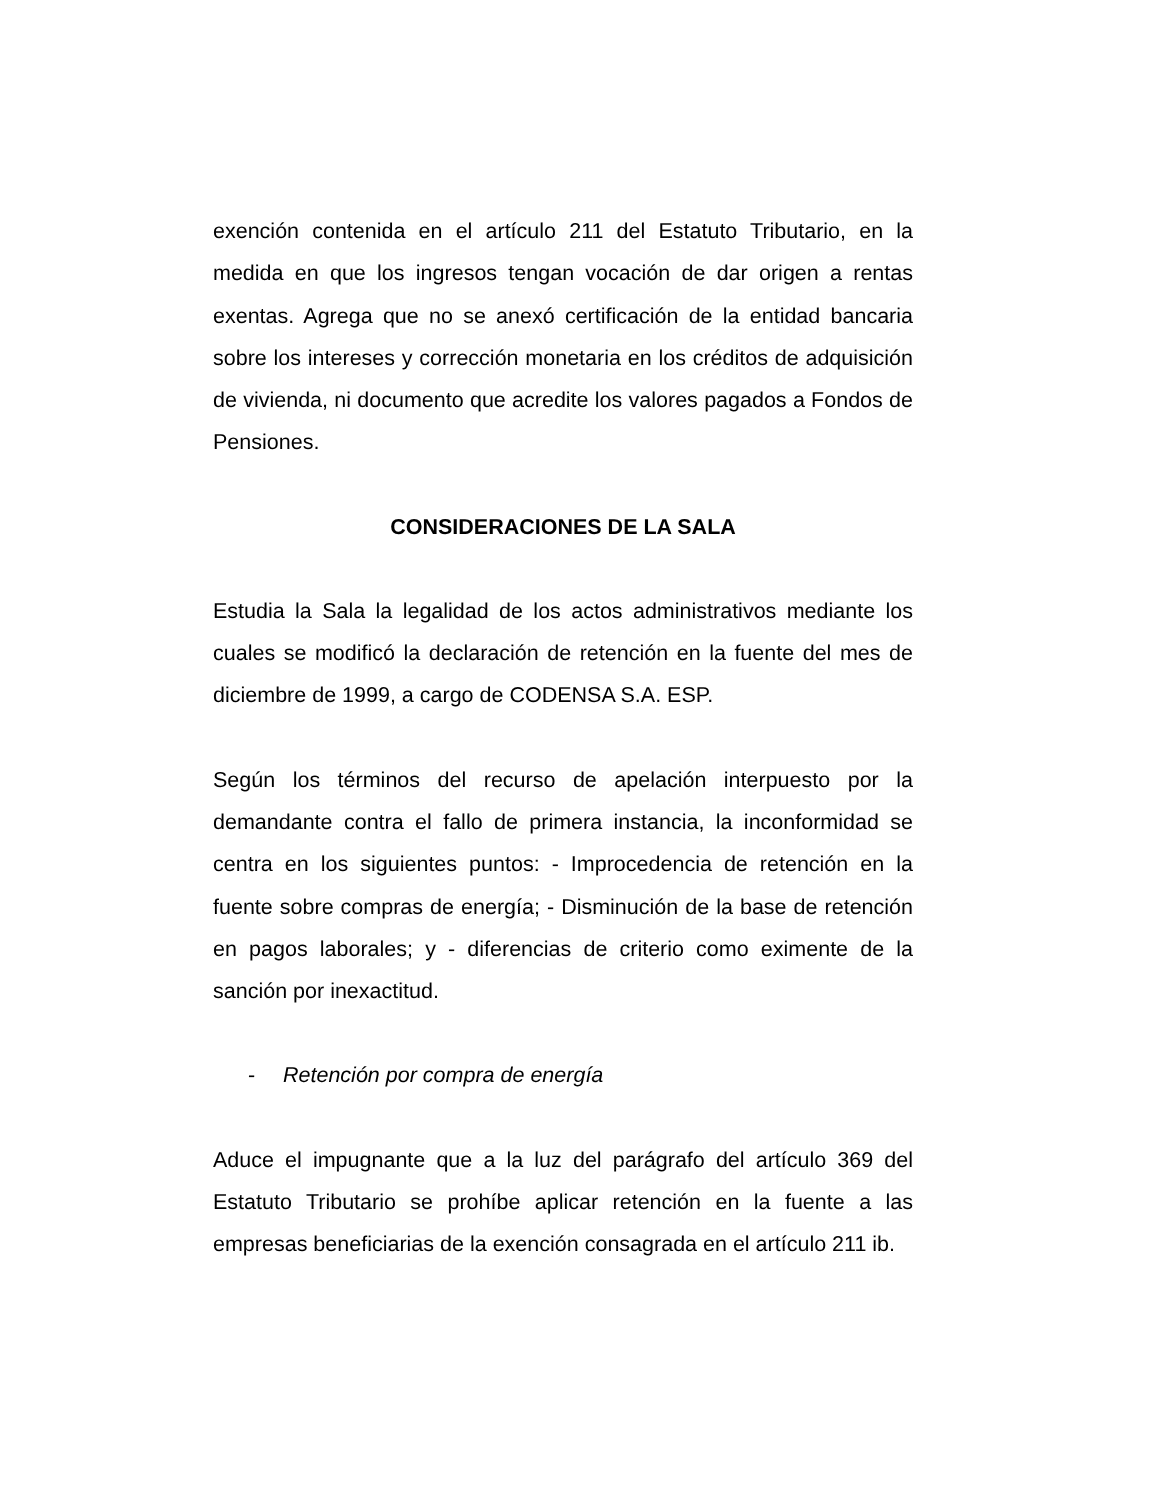exención contenida en el artículo 211 del Estatuto Tributario, en la medida en que los ingresos tengan vocación de dar origen a rentas exentas. Agrega que no se anexó certificación de la entidad bancaria sobre los intereses y corrección monetaria en los créditos de adquisición de vivienda, ni documento que acredite los valores pagados a Fondos de Pensiones.
CONSIDERACIONES DE LA SALA
Estudia la Sala la legalidad de los actos administrativos mediante los cuales se modificó la declaración de retención en la fuente del mes de diciembre de 1999, a cargo de CODENSA S.A. ESP.
Según los términos del recurso de apelación interpuesto por la demandante contra el fallo de primera instancia, la inconformidad se centra en los siguientes puntos: - Improcedencia de retención en la fuente sobre compras de energía; - Disminución de la base de retención en pagos laborales; y - diferencias de criterio como eximente de la sanción por inexactitud.
- Retención por compra de energía
Aduce el impugnante que a la luz del parágrafo del artículo 369 del Estatuto Tributario se prohíbe aplicar retención en la fuente a las empresas beneficiarias de la exención consagrada en el artículo 211 ib.